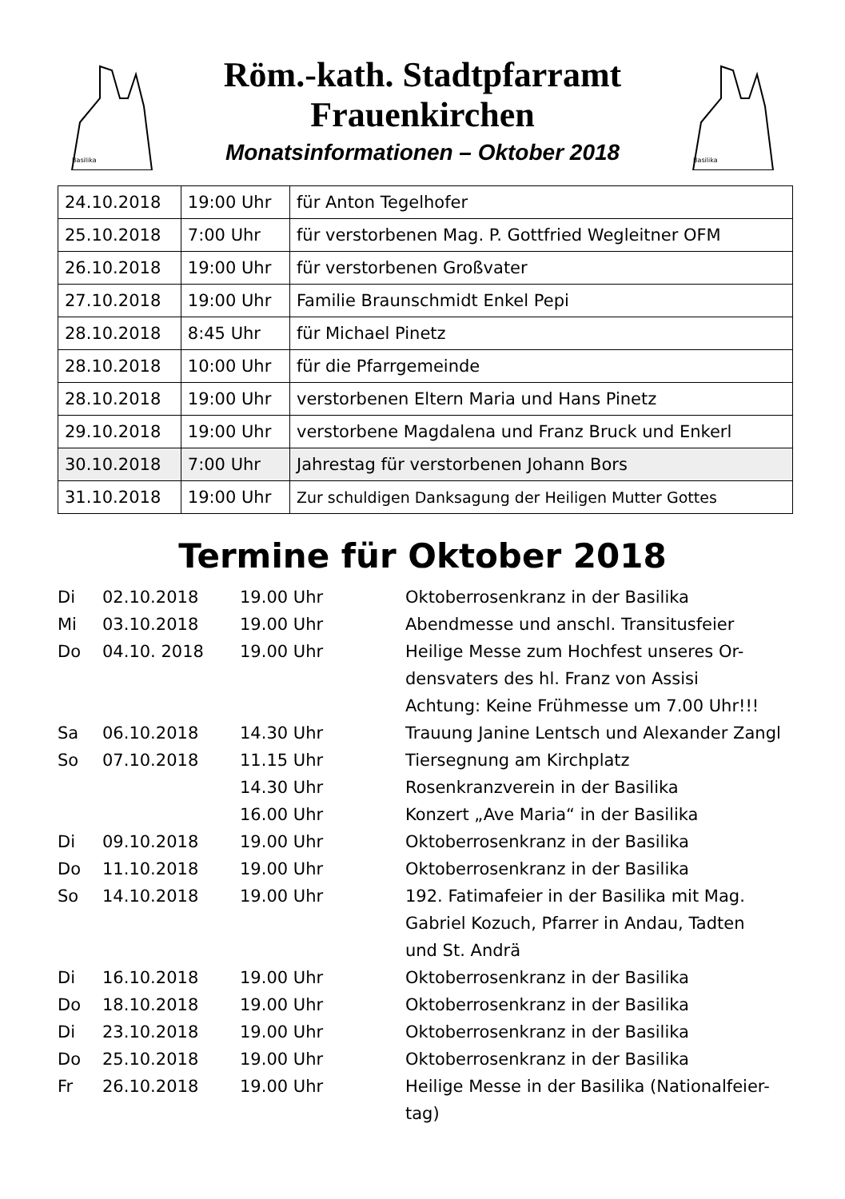Basilika
Röm.-kath. Stadtpfarramt
Frauenkirchen
Monatsinformationen – Oktober 2018
Basilika
| 24.10.2018 | 19:00 Uhr | für Anton Tegelhofer |
| 25.10.2018 | 7:00 Uhr | für verstorbenen Mag. P. Gottfried Wegleitner OFM |
| 26.10.2018 | 19:00 Uhr | für verstorbenen Großvater |
| 27.10.2018 | 19:00 Uhr | Familie Braunschmidt Enkel Pepi |
| 28.10.2018 | 8:45 Uhr | für Michael Pinetz |
| 28.10.2018 | 10:00 Uhr | für die Pfarrgemeinde |
| 28.10.2018 | 19:00 Uhr | verstorbenen Eltern Maria und Hans Pinetz |
| 29.10.2018 | 19:00 Uhr | verstorbene Magdalena und Franz Bruck und Enkerl |
| 30.10.2018 | 7:00 Uhr | Jahrestag für verstorbenen Johann Bors |
| 31.10.2018 | 19:00 Uhr | Zur schuldigen Danksagung der Heiligen Mutter Gottes |
Termine für Oktober 2018
| Di | 02.10.2018 | 19.00 Uhr | Oktoberrosenkranz in der Basilika |
| Mi | 03.10.2018 | 19.00 Uhr | Abendmesse und anschl. Transitusfeier |
| Do | 04.10. 2018 | 19.00 Uhr | Heilige Messe zum Hochfest unseres Or- densvaters des hl. Franz von Assisi Achtung: Keine Frühmesse um 7.00 Uhr!!! |
| Sa | 06.10.2018 | 14.30 Uhr | Trauung Janine Lentsch und Alexander Zangl |
| So | 07.10.2018 | 11.15 Uhr | Tiersegnung am Kirchplatz |
| | | 14.30 Uhr | Rosenkranzverein in der Basilika |
| | | 16.00 Uhr | Konzert „Ave Maria“ in der Basilika |
| Di | 09.10.2018 | 19.00 Uhr | Oktoberrosenkranz in der Basilika |
| Do | 11.10.2018 | 19.00 Uhr | Oktoberrosenkranz in der Basilika |
| So | 14.10.2018 | 19.00 Uhr | 192. Fatimafeier in der Basilika mit Mag. Gabriel Kozuch, Pfarrer in Andau, Tadten und St. Andrä |
| Di | 16.10.2018 | 19.00 Uhr | Oktoberrosenkranz in der Basilika |
| Do | 18.10.2018 | 19.00 Uhr | Oktoberrosenkranz in der Basilika |
| Di | 23.10.2018 | 19.00 Uhr | Oktoberrosenkranz in der Basilika |
| Do | 25.10.2018 | 19.00 Uhr | Oktoberrosenkranz in der Basilika |
| Fr | 26.10.2018 | 19.00 Uhr | Heilige Messe in der Basilika (Nationalfeier- tag) |